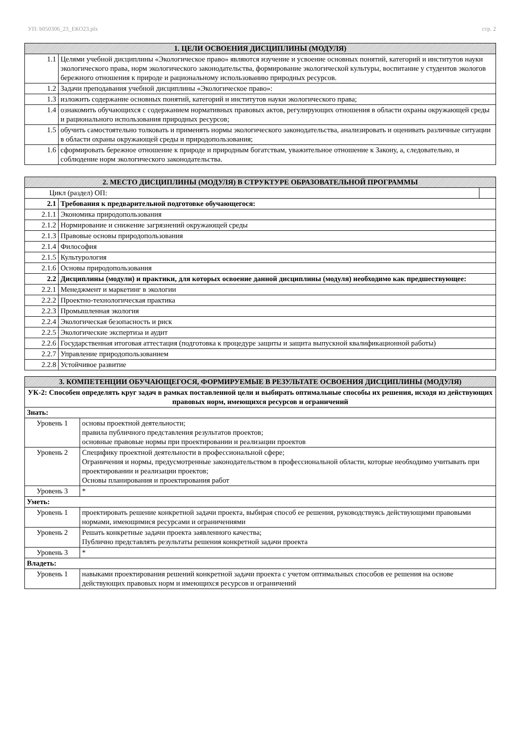УП: b050306_23_ЕКО23.plx стр. 2
| 1. ЦЕЛИ ОСВОЕНИЯ ДИСЦИПЛИНЫ (МОДУЛЯ) | |
| --- | --- |
| 1.1 | Целями учебной дисциплины «Экологическое право» являются изучение и усвоение основных понятий, категорий и институтов науки экологического права, норм экологического законодательства, формирование экологической культуры, воспитание у студентов экологов бережного отношения к природе и рациональному использованию природных ресурсов. |
| 1.2 | Задачи преподавания учебной дисциплины «Экологическое право»: |
| 1.3 | изложить содержание основных понятий, категорий и институтов науки экологического права; |
| 1.4 | ознакомить обучающихся с содержанием нормативных правовых актов, регулирующих отношения в области охраны окружающей среды и рационального использования природных ресурсов; |
| 1.5 | обучить самостоятельно толковать и применять нормы экологического законодательства, анализировать и оценивать различные ситуации в области охраны окружающей среды и природопользования; |
| 1.6 | сформировать бережное отношение к природе и природным богатствам, уважительное отношение к Закону, а, следовательно, и соблюдение норм экологического законодательства. |
| 2. МЕСТО ДИСЦИПЛИНЫ (МОДУЛЯ) В СТРУКТУРЕ ОБРАЗОВАТЕЛЬНОЙ ПРОГРАММЫ | | |
| --- | --- | --- |
| Цикл (раздел) ОП: | | |
| 2.1 | Требования к предварительной подготовке обучающегося: | |
| 2.1.1 | Экономика природопользования | |
| 2.1.2 | Нормирование и снижение загрязнений окружающей среды | |
| 2.1.3 | Правовые основы природопользования | |
| 2.1.4 | Философия | |
| 2.1.5 | Культурология | |
| 2.1.6 | Основы природопользования | |
| 2.2 | Дисциплины (модули) и практики, для которых освоение данной дисциплины (модуля) необходимо как предшествующее: | |
| 2.2.1 | Менеджмент и маркетинг в экологии | |
| 2.2.2 | Проектно-технологическая практика | |
| 2.2.3 | Промышленная экология | |
| 2.2.4 | Экологическая безопасность и риск | |
| 2.2.5 | Экологические экспертиза и аудит | |
| 2.2.6 | Государственная итоговая аттестация (подготовка к процедуре защиты и защита выпускной квалификационной работы) | |
| 2.2.7 | Управление природопользованием | |
| 2.2.8 | Устойчивое развитие | |
| 3. КОМПЕТЕНЦИИ ОБУЧАЮЩЕГОСЯ, ФОРМИРУЕМЫЕ В РЕЗУЛЬТАТЕ ОСВОЕНИЯ ДИСЦИПЛИНЫ (МОДУЛЯ) | |
| --- | --- |
| УК-2: Способен определять круг задач в рамках поставленной цели и выбирать оптимальные способы их решения, исходя из действующих правовых норм, имеющихся ресурсов и ограничений | |
| Знать: | |
| Уровень 1 | основы проектной деятельности; правила публичного представления результатов проектов; основные правовые нормы при проектировании и реализации проектов |
| Уровень 2 | Специфику проектной деятельности в профессиональной сфере; Ограничения и нормы, предусмотренные законодательством в профессиональной области, которые необходимо учитывать при проектировании и реализации проектов; Основы планирования и проектирования работ |
| Уровень 3 | * |
| Уметь: | |
| Уровень 1 | проектировать решение конкретной задачи проекта, выбирая способ ее решения, руководствуясь действующими правовыми нормами, имеющимися ресурсами и ограничениями |
| Уровень 2 | Решать конкретные задачи проекта заявленного качества; Публично представлять результаты решения конкретной задачи проекта |
| Уровень 3 | * |
| Владеть: | |
| Уровень 1 | навыками проектирования решений конкретной задачи проекта с учетом оптимальных способов ее решения на основе действующих правовых норм и имеющихся ресурсов и ограничений |